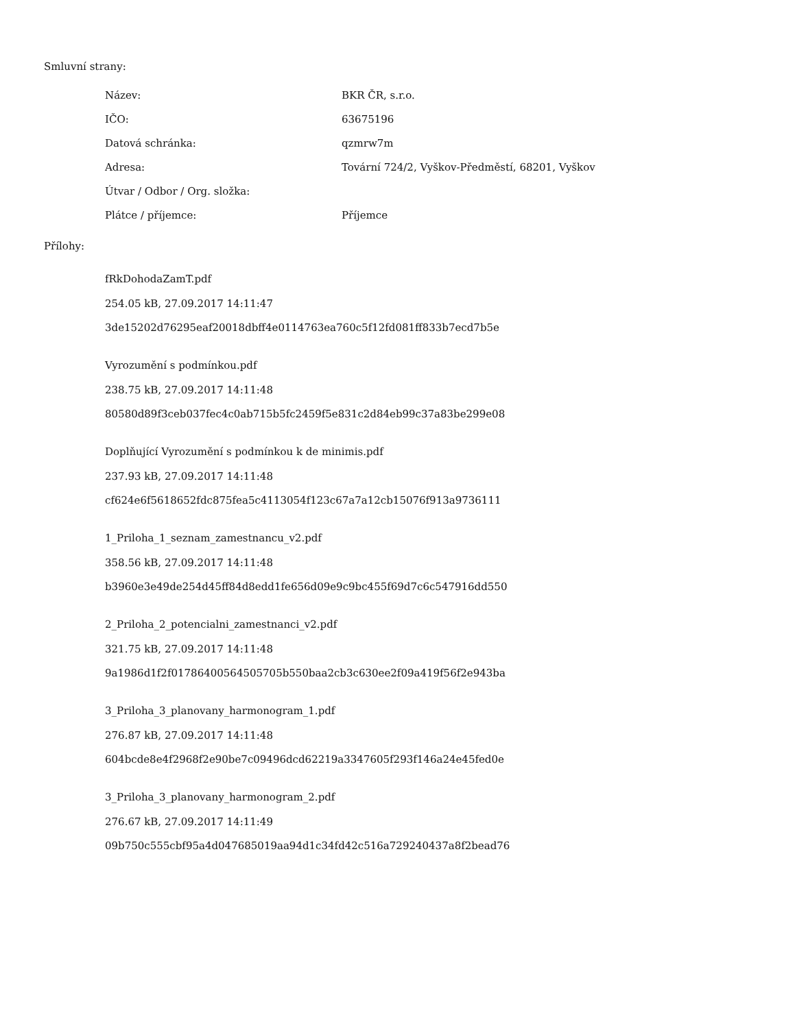Smluvní strany:
| Název: | BKR ČR, s.r.o. |
| IČO: | 63675196 |
| Datová schránka: | qzmrw7m |
| Adresa: | Tovární 724/2, Vyškov-Předměstí, 68201, Vyškov |
| Útvar / Odbor / Org. složka: | |
| Plátce / příjemce: | Příjemce |
Přílohy:
fRkDohodaZamT.pdf
254.05 kB, 27.09.2017 14:11:47
3de15202d76295eaf20018dbff4e0114763ea760c5f12fd081ff833b7ecd7b5e
Vyrozumění s podmínkou.pdf
238.75 kB, 27.09.2017 14:11:48
80580d89f3ceb037fec4c0ab715b5fc2459f5e831c2d84eb99c37a83be299e08
Doplňující Vyrozumění s podmínkou k de minimis.pdf
237.93 kB, 27.09.2017 14:11:48
cf624e6f5618652fdc875fea5c4113054f123c67a7a12cb15076f913a9736111
1_Priloha_1_seznam_zamestnancu_v2.pdf
358.56 kB, 27.09.2017 14:11:48
b3960e3e49de254d45ff84d8edd1fe656d09e9c9bc455f69d7c6c547916dd550
2_Priloha_2_potencialni_zamestnanci_v2.pdf
321.75 kB, 27.09.2017 14:11:48
9a1986d1f2f01786400564505705b550baa2cb3c630ee2f09a419f56f2e943ba
3_Priloha_3_planovany_harmonogram_1.pdf
276.87 kB, 27.09.2017 14:11:48
604bcde8e4f2968f2e90be7c09496dcd62219a3347605f293f146a24e45fed0e
3_Priloha_3_planovany_harmonogram_2.pdf
276.67 kB, 27.09.2017 14:11:49
09b750c555cbf95a4d047685019aa94d1c34fd42c516a729240437a8f2bead76